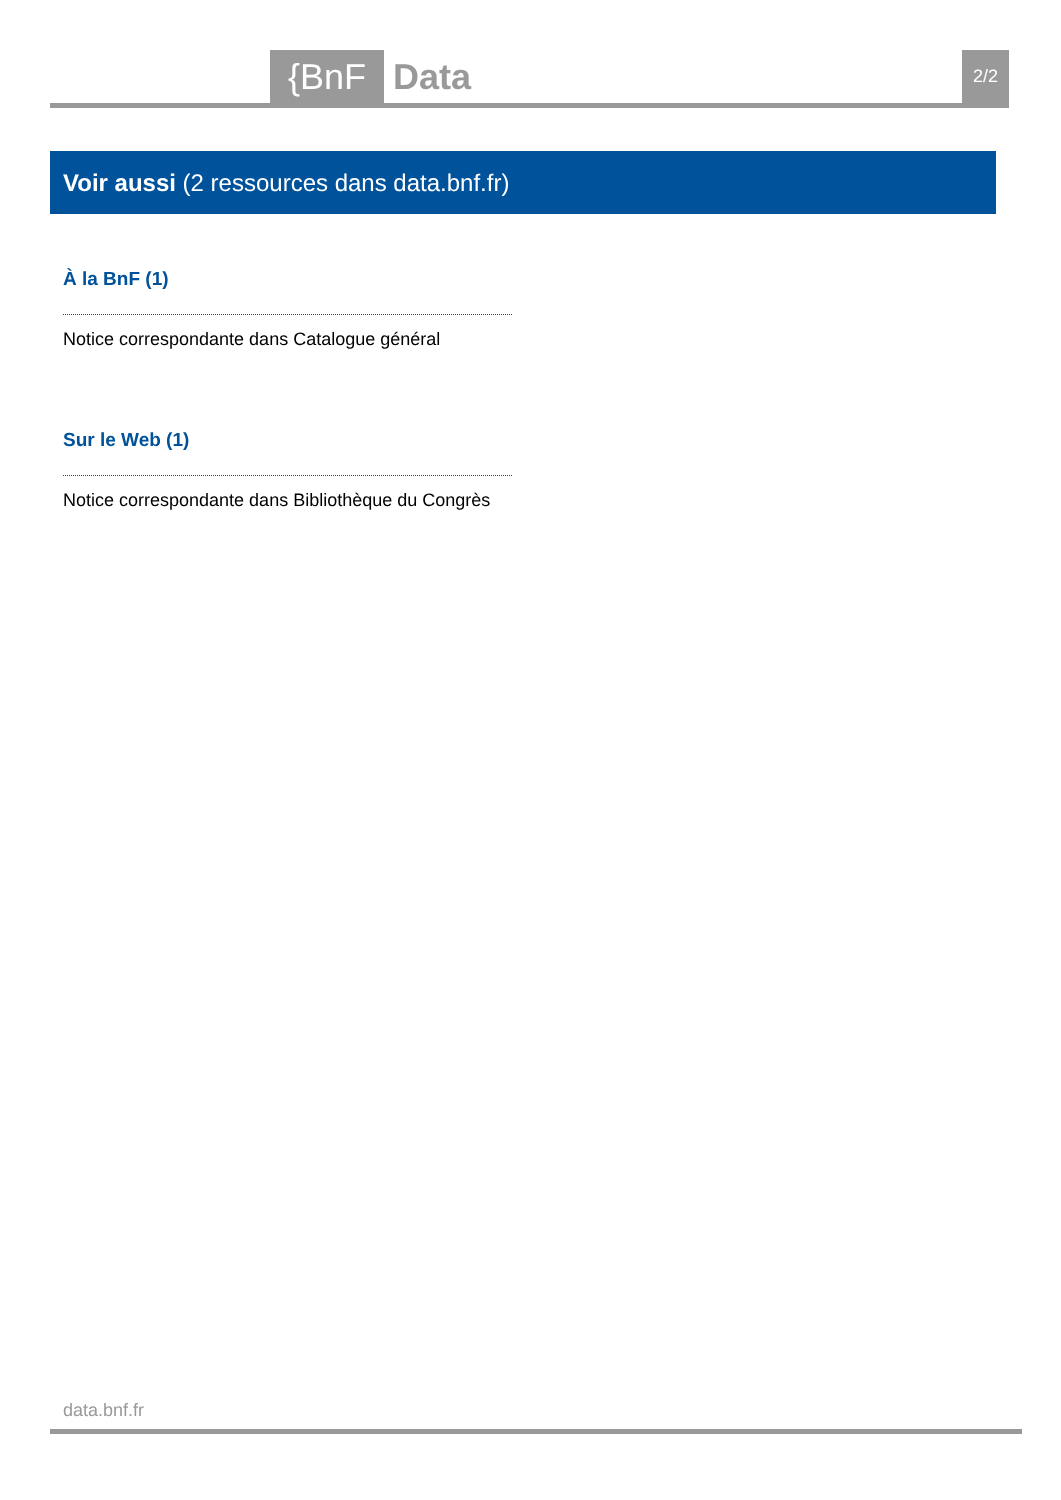{BnF Data 2/2
Voir aussi (2 ressources dans data.bnf.fr)
À la BnF (1)
Notice correspondante dans Catalogue général
Sur le Web (1)
Notice correspondante dans Bibliothèque du Congrès
data.bnf.fr